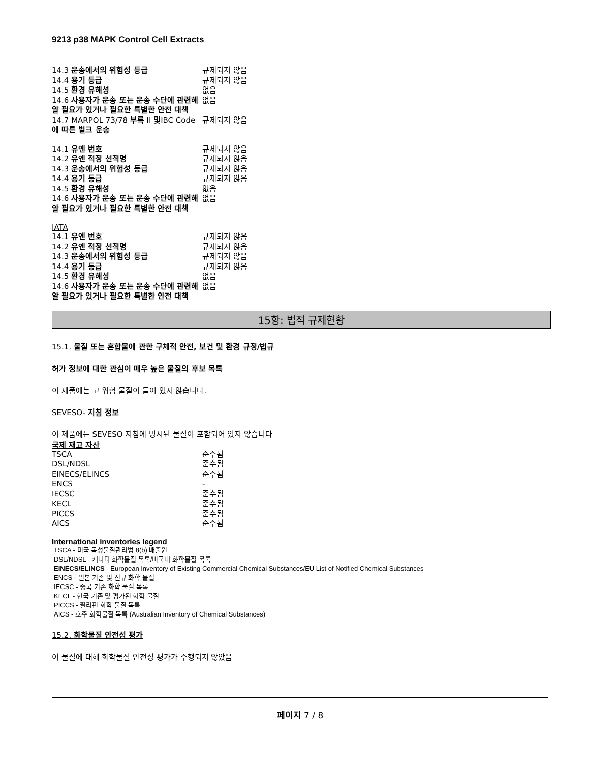9213 p38 MAPK Control Cell Extracts
| 14.3 운송에서의 위험성 등급 | 규제되지 않음 |
| 14.4 용기 등급 | 규제되지 않음 |
| 14.5 환경 유해성 | 없음 |
| 14.6 사용자가 운송 또는 운송 수단에 관련해 알 필요가 있거나 필요한 특별한 안전 대책 | 없음 |
| 14.7 MARPOL 73/78 부록 II 및 IBC Code 에 따른 벌크 운송 | 규제되지 않음 |
| 14.1 유엔 번호 | 규제되지 않음 |
| 14.2 유엔 적정 선적명 | 규제되지 않음 |
| 14.3 운송에서의 위험성 등급 | 규제되지 않음 |
| 14.4 용기 등급 | 규제되지 않음 |
| 14.5 환경 유해성 | 없음 |
| 14.6 사용자가 운송 또는 운송 수단에 관련해 알 필요가 있거나 필요한 특별한 안전 대책 | 없음 |
IATA
| 14.1 유엔 번호 | 규제되지 않음 |
| 14.2 유엔 적정 선적명 | 규제되지 않음 |
| 14.3 운송에서의 위험성 등급 | 규제되지 않음 |
| 14.4 용기 등급 | 규제되지 않음 |
| 14.5 환경 유해성 | 없음 |
| 14.6 사용자가 운송 또는 운송 수단에 관련해 알 필요가 있거나 필요한 특별한 안전 대책 | 없음 |
15항: 법적 규제현황
15.1. 물질 또는 혼합물에 관한 구체적 안전, 보건 및 환경 규정/법규
허가 정보에 대한 관심이 매우 높은 물질의 후보 목록
이 제품에는 고 위험 물질이 들어 있지 않습니다.
SEVESO- 지침 정보
이 제품에는 SEVESO 지침에 명시된 물질이 포함되어 있지 않습니다
국제 재고 자산
| TSCA | 준수됨 |
| DSL/NDSL | 준수됨 |
| EINECS/ELINCS | 준수됨 |
| ENCS | - |
| IECSC | 준수됨 |
| KECL | 준수됨 |
| PICCS | 준수됨 |
| AICS | 준수됨 |
International inventories legend
TSCA - 미국 독성물질관리법 8(b) 배출원
DSL/NDSL - 캐나다 화학물질 목록/비국내 화학물질 목록
EINECS/ELINCS - European Inventory of Existing Commercial Chemical Substances/EU List of Notified Chemical Substances
ENCS - 일본 기존 및 신규 화학 물질
IECSC - 중국 기존 화학 물질 목록
KECL - 한국 기존 및 평가된 화학 물질
PICCS - 필리핀 화학 물질 목록
AICS - 호주 화학물질 목록 (Australian Inventory of Chemical Substances)
15.2. 화학물질 안전성 평가
이 물질에 대해 화학물질 안전성 평가가 수행되지 않았음
페이지 7 / 8